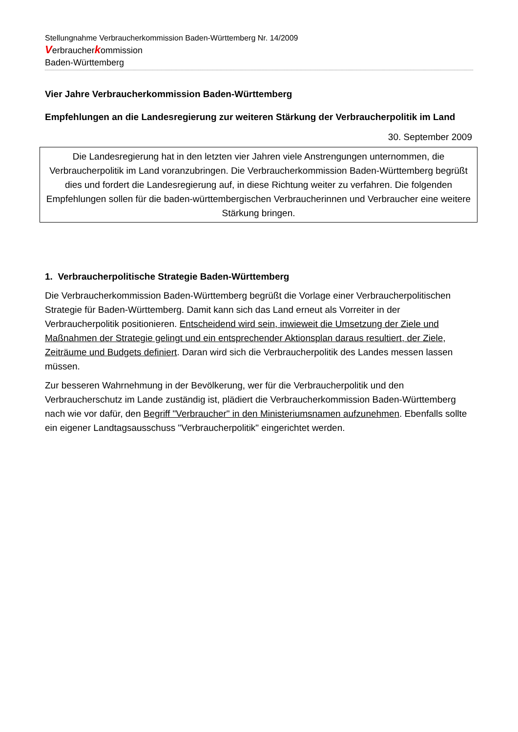Stellungnahme Verbraucherkommission Baden-Württemberg Nr. 14/2009
Verbraucherkommission
Baden-Württemberg
Vier Jahre Verbraucherkommission Baden-Württemberg
Empfehlungen an die Landesregierung zur weiteren Stärkung der Verbraucherpolitik im Land
30. September 2009
Die Landesregierung hat in den letzten vier Jahren viele Anstrengungen unternommen, die Verbraucherpolitik im Land voranzubringen. Die Verbraucherkommission Baden-Württemberg begrüßt dies und fordert die Landesregierung auf, in diese Richtung weiter zu verfahren. Die folgenden Empfehlungen sollen für die baden-württembergischen Verbraucherinnen und Verbraucher eine weitere Stärkung bringen.
1. Verbraucherpolitische Strategie Baden-Württemberg
Die Verbraucherkommission Baden-Württemberg begrüßt die Vorlage einer Verbraucherpolitischen Strategie für Baden-Württemberg. Damit kann sich das Land erneut als Vorreiter in der Verbraucherpolitik positionieren. Entscheidend wird sein, inwieweit die Umsetzung der Ziele und Maßnahmen der Strategie gelingt und ein entsprechender Aktionsplan daraus resultiert, der Ziele, Zeiträume und Budgets definiert. Daran wird sich die Verbraucherpolitik des Landes messen lassen müssen.
Zur besseren Wahrnehmung in der Bevölkerung, wer für die Verbraucherpolitik und den Verbraucherschutz im Lande zuständig ist, plädiert die Verbraucherkommission Baden-Württemberg nach wie vor dafür, den Begriff "Verbraucher" in den Ministeriumsnamen aufzunehmen. Ebenfalls sollte ein eigener Landtagsausschuss "Verbraucherpolitik" eingerichtet werden.